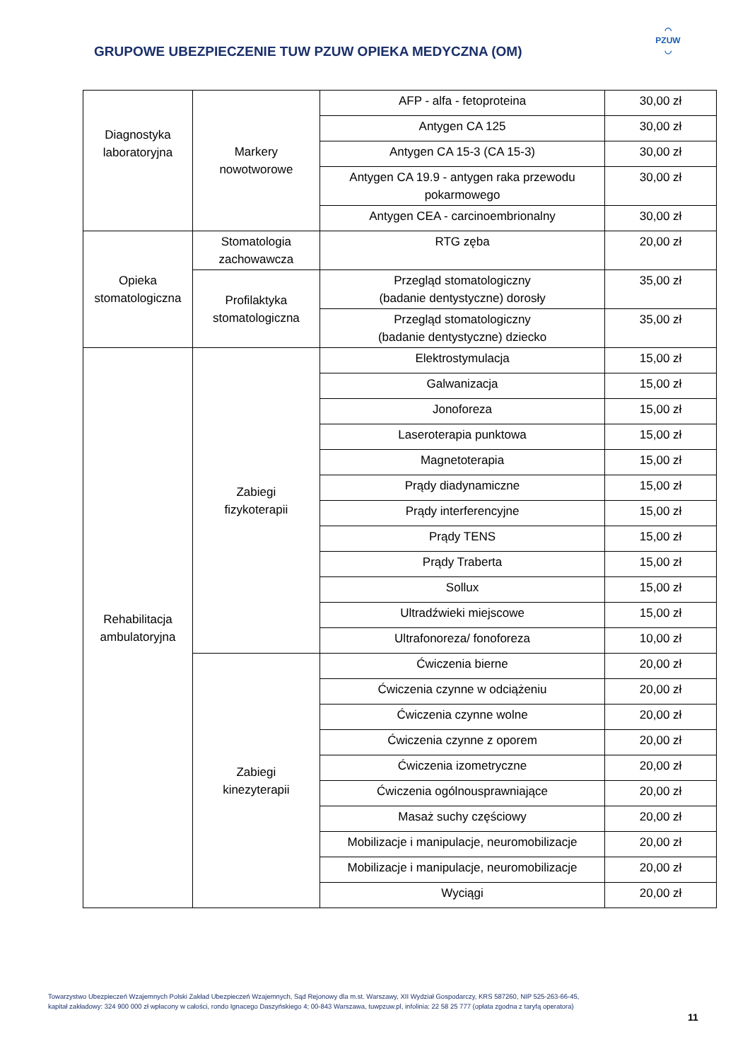GRUPOWE UBEZPIECZENIE TUW PZUW OPIEKA MEDYCZNA (OM)
◠
PZUW
◡
| Diagnostyka laboratoryjna | Markery nowotworowe | AFP - alfa - fetoproteina | 30,00 zł |
| | | Antygen CA 125 | 30,00 zł |
| | | Antygen CA 15-3 (CA 15-3) | 30,00 zł |
| | | Antygen CA 19.9 - antygen raka przewodu pokarmowego | 30,00 zł |
| | | Antygen CEA - carcinoembrionalny | 30,00 zł |
| Opieka stomatologiczna | Stomatologia zachowawcza | RTG zęba | 20,00 zł |
| | Profilaktyka stomatologiczna | Przegląd stomatologiczny (badanie dentystyczne) dorosły | 35,00 zł |
| | | Przegląd stomatologiczny (badanie dentystyczne) dziecko | 35,00 zł |
| Rehabilitacja ambulatoryjna | Zabiegi fizykoterapii | Elektrostymulacja | 15,00 zł |
| | | Galwanizacja | 15,00 zł |
| | | Jonoforeza | 15,00 zł |
| | | Laseroterapia punktowa | 15,00 zł |
| | | Magnetoterapia | 15,00 zł |
| | | Prądy diadynamiczne | 15,00 zł |
| | | Prądy interferencyjne | 15,00 zł |
| | | Prądy TENS | 15,00 zł |
| | | Prądy Traberta | 15,00 zł |
| | | Sollux | 15,00 zł |
| | | Ultradźwieki miejscowe | 15,00 zł |
| | | Ultrafonoreza/ fonoforeza | 10,00 zł |
| | Zabiegi kinezyterapii | Ćwiczenia bierne | 20,00 zł |
| | | Ćwiczenia czynne w odciążeniu | 20,00 zł |
| | | Ćwiczenia czynne wolne | 20,00 zł |
| | | Ćwiczenia czynne z oporem | 20,00 zł |
| | | Ćwiczenia izometryczne | 20,00 zł |
| | | Ćwiczenia ogólnousprawniające | 20,00 zł |
| | | Masaż suchy częściowy | 20,00 zł |
| | | Mobilizacje i manipulacje, neuromobilizacje | 20,00 zł |
| | | Mobilizacje i manipulacje, neuromobilizacje | 20,00 zł |
| | | Wyciągi | 20,00 zł |
Towarzystwo Ubezpieczeń Wzajemnych Polski Zakład Ubezpieczeń Wzajemnych, Sąd Rejonowy dla m.st. Warszawy, XII Wydział Gospodarczy, KRS 587260, NIP 525-263-66-45,
kapitał zakładowy: 324 900 000 zł wpłacony w całości, rondo Ignacego Daszyńskiego 4; 00-843 Warszawa, tuwpzuw.pl, infolinia: 22 58 25 777 (opłata zgodna z taryfą operatora)
11